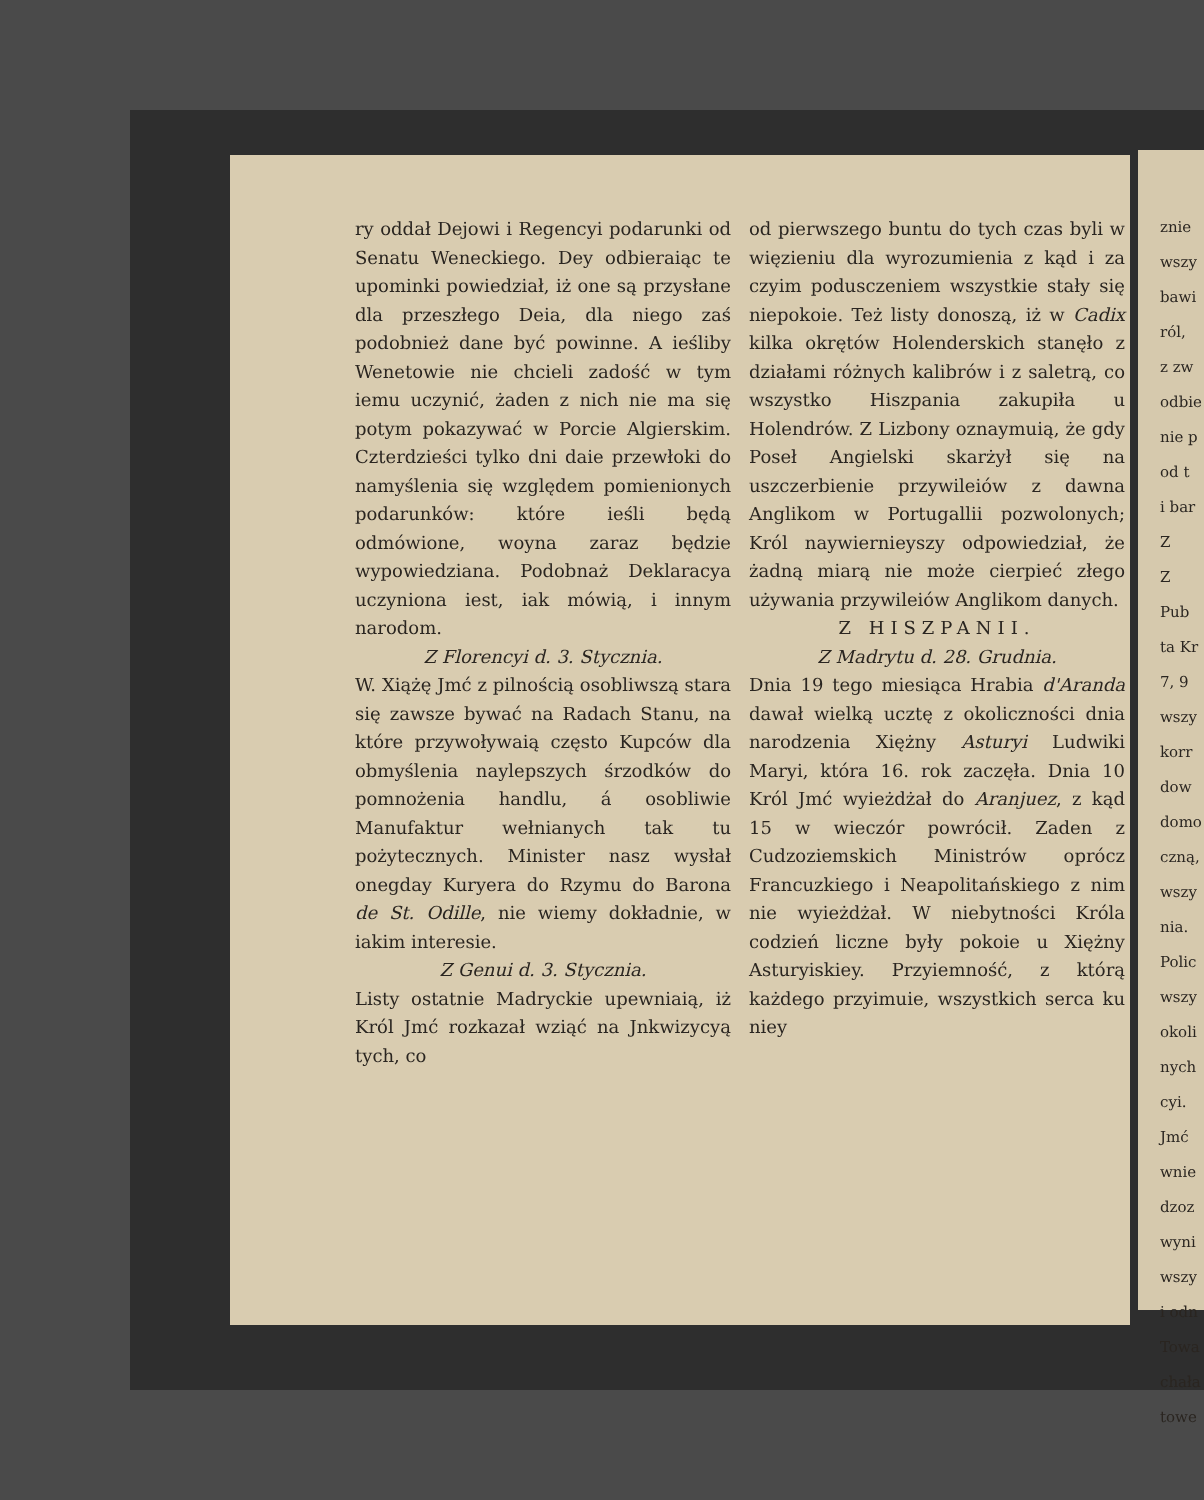ry oddał Dejowi i Regencyi podarunki od Senatu Weneckiego. Dey odbieraiąc te upominki powiedział, iż one są przysłane dla przeszłego Deia, dla niego zaś podobnież dane być powinne. A ieśliby Wenetowie nie chcieli zadość w tym iemu uczynić, żaden z nich nie ma się potym pokazywać w Porcie Algierskim. Czterdzieści tylko dni daie przewłoki do namyślenia się względem pomienionych podarunków: które ieśli będą odmówione, woyna zaraz będzie wypowiedziana. Podobnaż Deklaracya uczyniona iest, iak mówią, i innym narodom.
Z Florencyi d. 3. Stycznia.
W. Xiążę Jmć z pilnością osobliwszą stara się zawsze bywać na Radach Stanu, na które przywoływaią często Kupców dla obmyślenia naylepszych śrzodków do pomnożenia handlu, á osobliwie Manufaktur wełnianych tak tu pożytecznych. Minister nasz wysłał onegday Kuryera do Rzymu do Barona de St. Odille, nie wiemy dokładnie, w iakim interesie.
Z Genui d. 3. Stycznia.
Listy ostatnie Madryckie upewniaią, iż Król Jmć rozkazał wziąć na Jnkwizycyą tych, co
od pierwszego buntu do tych czas byli w więzieniu dla wyrozumienia z kąd i za czyim podusczeniem wszystkie stały się niepokoie. Też listy donoszą, iż w Cadix kilka okrętów Holenderskich stanęło z działami różnych kalibrów i z saletrą, co wszystko Hiszpania zakupiła u Holendrów. Z Lizbony oznaymuią, że gdy Poseł Angielski skarżył się na uszczerbienie przywileiów z dawna Anglikom w Portugallii pozwolonych; Król naywiernieyszy odpowiedział, że żadną miarą nie może cierpieć złego używania przywileiów Anglikom danych.
Z HISZPANII.
Z Madrytu d. 28. Grudnia.
Dnia 19 tego miesiąca Hrabia d'Aranda dawał wielką ucztę z okoliczności dnia narodzenia Xiężny Asturyi Ludwiki Maryi, która 16. rok zaczęła. Dnia 10 Król Jmć wyieżdżał do Aranjuez, z kąd 15 w wieczór powrócił. Zaden z Cudzoziemskich Ministrów oprócz Francuzkiego i Neapolitańskiego z nim nie wyieżdżał. W niebytności Króla codzień liczne były pokoie u Xiężny Asturyiskiey. Przyiemność, z którą każdego przyimuie, wszystkich serca ku niey
znie
wszy
bawi
ról,
z zw
odbie
nie p
od t
i bar
Z
Z
Pub
ta Kr
7, 9
wszy
korr
dow
domo
czną,
wszy
nia.
Polic
wszy
okoli
nych
cyi.
Jmć
wnie
dzoz
wyni
wszy
i odn
Towa
chała
towe